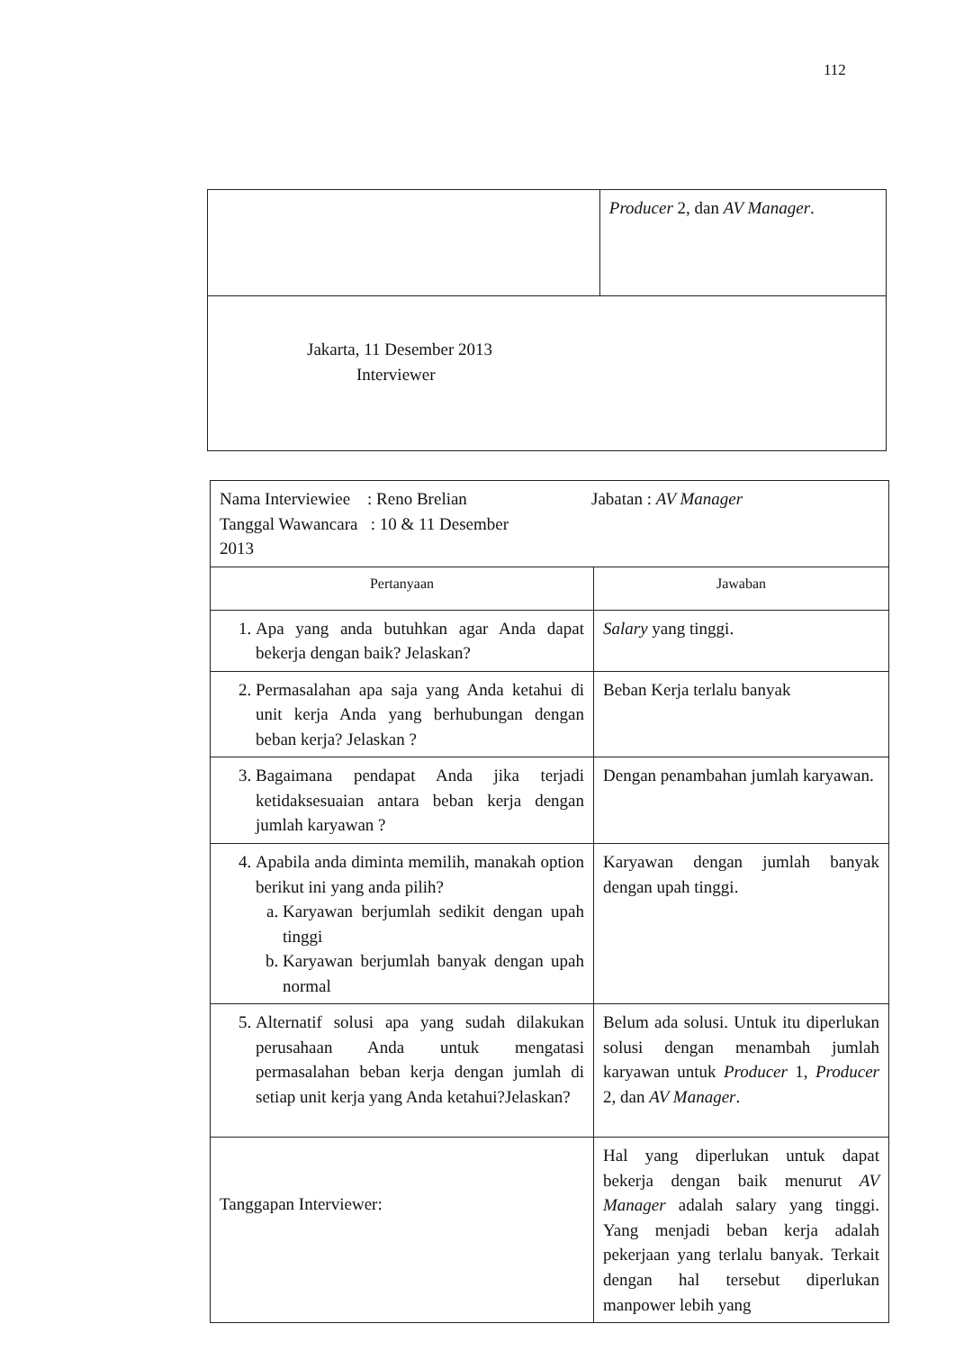112
| | Producer 2, dan AV Manager . |
| Jakarta, 11 Desember 2013 Interviewer | |
| Nama Interviewiee : Reno Brelian Tanggal Wawancara : 10 & 11 Desember 2013 Jabatan : AV Manager | |
| Pertanyaan | Jawaban |
| 1. Apa yang anda butuhkan agar Anda dapat bekerja dengan baik? Jelaskan? | Salary yang tinggi. |
| 2. Permasalahan apa saja yang Anda ketahui di unit kerja Anda yang berhubungan dengan beban kerja? Jelaskan ? | Beban Kerja terlalu banyak |
| 3. Bagaimana pendapat Anda jika terjadi ketidaksesuaian antara beban kerja dengan jumlah karyawan ? | Dengan penambahan jumlah karyawan. |
| 4. Apabila anda diminta memilih, manakah option berikut ini yang anda pilih? a. Karyawan berjumlah sedikit dengan upah tinggi b. Karyawan berjumlah banyak dengan upah normal | Karyawan dengan jumlah banyak dengan upah tinggi. |
| 5. Alternatif solusi apa yang sudah dilakukan perusahaan Anda untuk mengatasi permasalahan beban kerja dengan jumlah di setiap unit kerja yang Anda ketahui?Jelaskan? | Belum ada solusi. Untuk itu diperlukan solusi dengan menambah jumlah karyawan untuk Producer 1, Producer 2, dan AV Manager . |
| Tanggapan Interviewer: | Hal yang diperlukan untuk dapat bekerja dengan baik menurut AV Manager adalah salary yang tinggi. Yang menjadi beban kerja adalah pekerjaan yang terlalu banyak. Terkait dengan hal tersebut diperlukan manpower lebih yang |